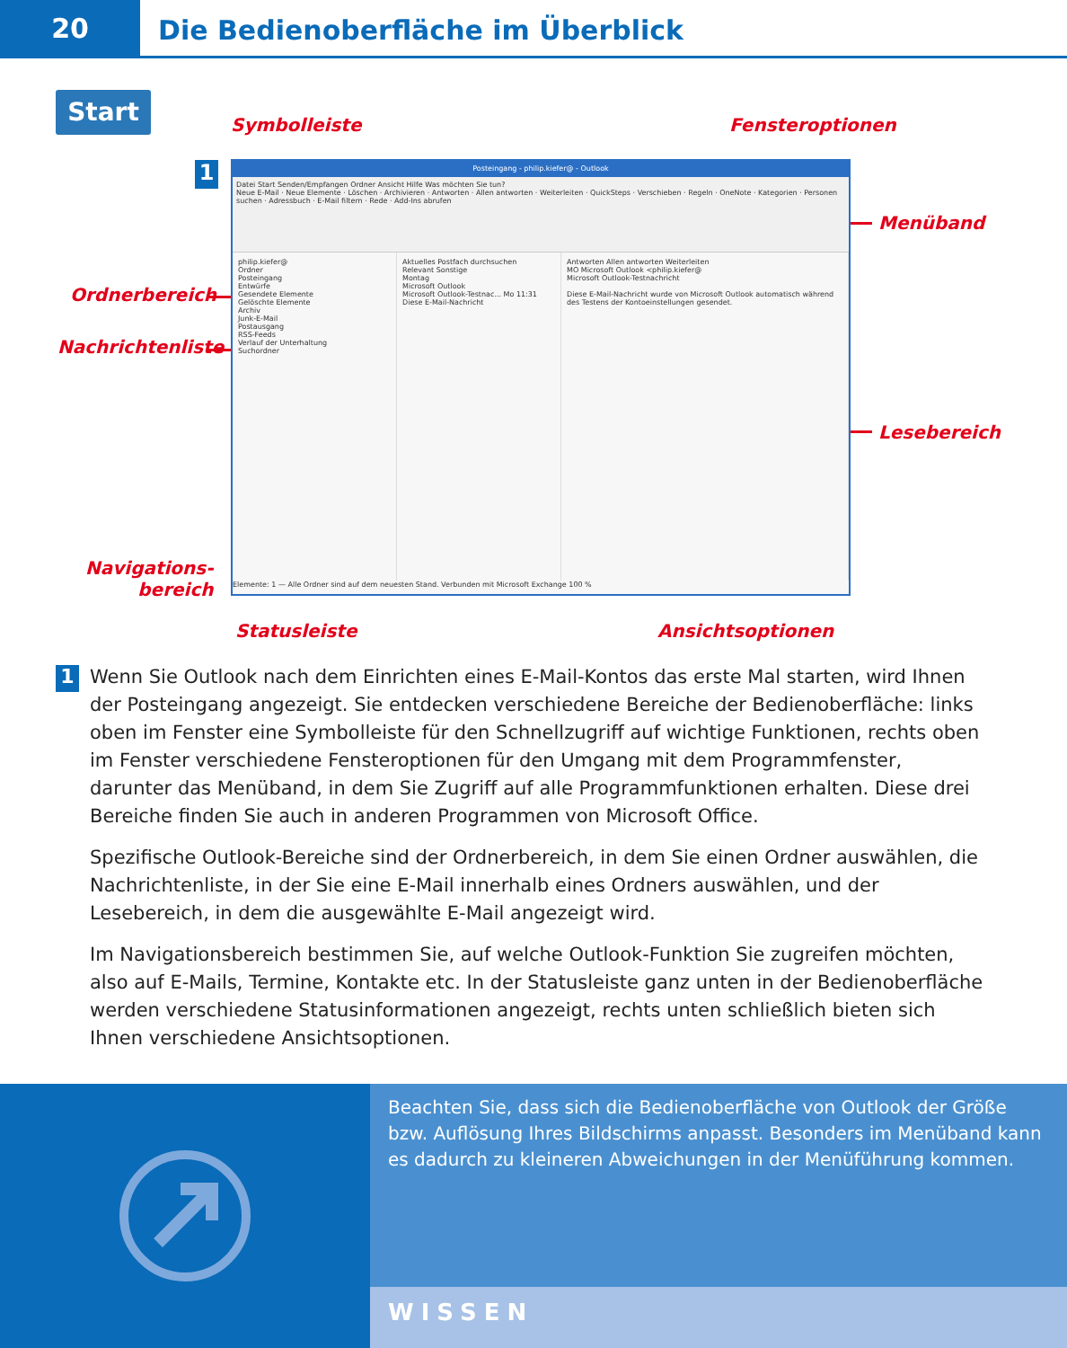20
Die Bedienoberfläche im Überblick
Start
Symbolleiste Fensteroptionen
Menüband
Ordnerbereich
Nachrichtenliste
Lesebereich
Navigations-
bereich
Statusleiste Ansichtsoptionen
1
Posteingang - philip.kiefer@ - Outlook
Datei Start Senden/Empfangen Ordner Ansicht Hilfe Was möchten Sie tun?
Neue E-Mail · Neue Elemente · Löschen · Archivieren · Antworten · Allen antworten · Weiterleiten · QuickSteps · Verschieben · Regeln · OneNote · Kategorien · Personen suchen · Adressbuch · E-Mail filtern · Rede · Add-Ins abrufen
philip.kiefer@
Ordner
Posteingang
Entwürfe
Gesendete Elemente
Gelöschte Elemente
Archiv
Junk-E-Mail
Postausgang
RSS-Feeds
Verlauf der Unterhaltung
Suchordner
Aktuelles Postfach durchsuchen
Relevant Sonstige
Montag
Microsoft Outlook
Microsoft Outlook-Testnac... Mo 11:31
Diese E-Mail-Nachricht
Antworten Allen antworten Weiterleiten
MO Microsoft Outlook <philip.kiefer@
Microsoft Outlook-Testnachricht
Diese E-Mail-Nachricht wurde von Microsoft Outlook automatisch während des Testens der Kontoeinstellungen gesendet.
Elemente: 1 — Alle Ordner sind auf dem neuesten Stand. Verbunden mit Microsoft Exchange 100 %
1
Wenn Sie Outlook nach dem Einrichten eines E-Mail-Kontos das erste Mal starten, wird Ihnen der Posteingang angezeigt. Sie entdecken verschiedene Bereiche der Bedienoberfläche: links oben im Fenster eine Symbolleiste für den Schnellzugriff auf wichtige Funktionen, rechts oben im Fenster verschiedene Fensteroptionen für den Umgang mit dem Programmfenster, darunter das Menüband, in dem Sie Zugriff auf alle Programmfunktionen erhalten. Diese drei Bereiche finden Sie auch in anderen Programmen von Microsoft Office.
Spezifische Outlook-Bereiche sind der Ordnerbereich, in dem Sie einen Ordner auswählen, die Nachrichtenliste, in der Sie eine E-Mail innerhalb eines Ordners auswählen, und der Lesebereich, in dem die ausgewählte E-Mail angezeigt wird.
Im Navigationsbereich bestimmen Sie, auf welche Outlook-Funktion Sie zugreifen möchten, also auf E-Mails, Termine, Kontakte etc. In der Statusleiste ganz unten in der Bedienoberfläche werden verschiedene Statusinformationen angezeigt, rechts unten schließlich bieten sich Ihnen verschiedene Ansichtsoptionen.
Beachten Sie, dass sich die Bedienoberfläche von Outlook der Größe bzw. Auflösung Ihres Bildschirms anpasst. Besonders im Menüband kann es dadurch zu kleineren Abweichungen in der Menüführung kommen.
WISSEN